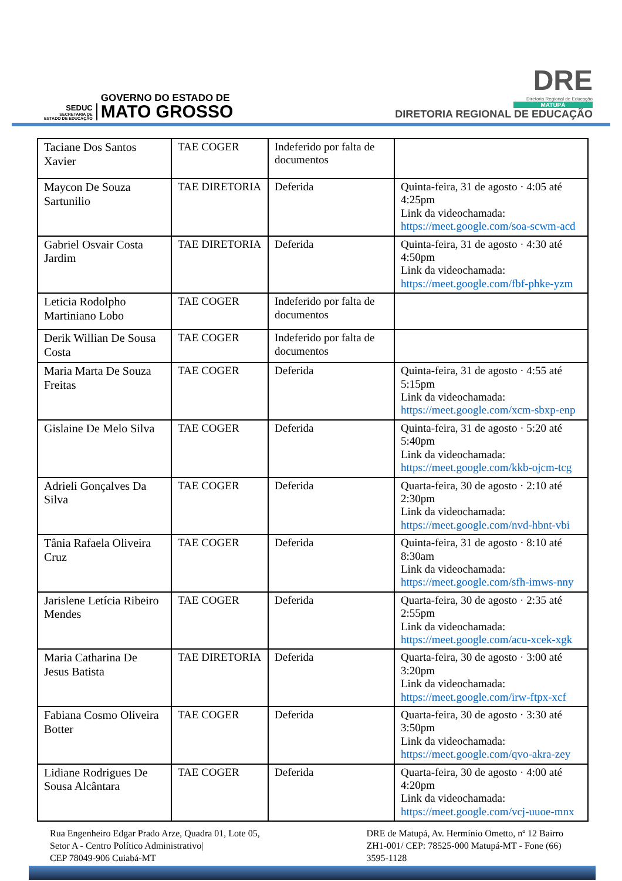SEDUC
SECRETARIA DE
ESTADO DE EDUCAÇÃO
GOVERNO DO ESTADO DE
MATO GROSSO
DRE
Diretoria Regional de Educação
MATUPÁ
DIRETORIA REGIONAL DE EDUCAÇÃO
| Taciane Dos Santos Xavier | TAE COGER | Indeferido por falta de documentos | |
| Maycon De Souza Sartunilio | TAE DIRETORIA | Deferida | Quinta-feira, 31 de agosto · 4:05 até 4:25pm Link da videochamada: https://meet.google.com/soa-scwm-acd |
| Gabriel Osvair Costa Jardim | TAE DIRETORIA | Deferida | Quinta-feira, 31 de agosto · 4:30 até 4:50pm Link da videochamada: https://meet.google.com/fbf-phke-yzm |
| Leticia Rodolpho Martiniano Lobo | TAE COGER | Indeferido por falta de documentos | |
| Derik Willian De Sousa Costa | TAE COGER | Indeferido por falta de documentos | |
| Maria Marta De Souza Freitas | TAE COGER | Deferida | Quinta-feira, 31 de agosto · 4:55 até 5:15pm Link da videochamada: https://meet.google.com/xcm-sbxp-enp |
| Gislaine De Melo Silva | TAE COGER | Deferida | Quinta-feira, 31 de agosto · 5:20 até 5:40pm Link da videochamada: https://meet.google.com/kkb-ojcm-tcg |
| Adrieli Gonçalves Da Silva | TAE COGER | Deferida | Quarta-feira, 30 de agosto · 2:10 até 2:30pm Link da videochamada: https://meet.google.com/nvd-hbnt-vbi |
| Tânia Rafaela Oliveira Cruz | TAE COGER | Deferida | Quinta-feira, 31 de agosto · 8:10 até 8:30am Link da videochamada: https://meet.google.com/sfh-imws-nny |
| Jarislene Letícia Ribeiro Mendes | TAE COGER | Deferida | Quarta-feira, 30 de agosto · 2:35 até 2:55pm Link da videochamada: https://meet.google.com/acu-xcek-xgk |
| Maria Catharina De Jesus Batista | TAE DIRETORIA | Deferida | Quarta-feira, 30 de agosto · 3:00 até 3:20pm Link da videochamada: https://meet.google.com/irw-ftpx-xcf |
| Fabiana Cosmo Oliveira Botter | TAE COGER | Deferida | Quarta-feira, 30 de agosto · 3:30 até 3:50pm Link da videochamada: https://meet.google.com/qvo-akra-zey |
| Lidiane Rodrigues De Sousa Alcântara | TAE COGER | Deferida | Quarta-feira, 30 de agosto · 4:00 até 4:20pm Link da videochamada: https://meet.google.com/vcj-uuoe-mnx |
Rua Engenheiro Edgar Prado Arze, Quadra 01, Lote 05,
Setor A - Centro Político Administrativo|
CEP 78049-906 Cuiabá-MT
DRE de Matupá, Av. Hermínio Ometto, nº 12 Bairro
ZH1-001/ CEP: 78525-000 Matupá-MT - Fone (66)
3595-1128